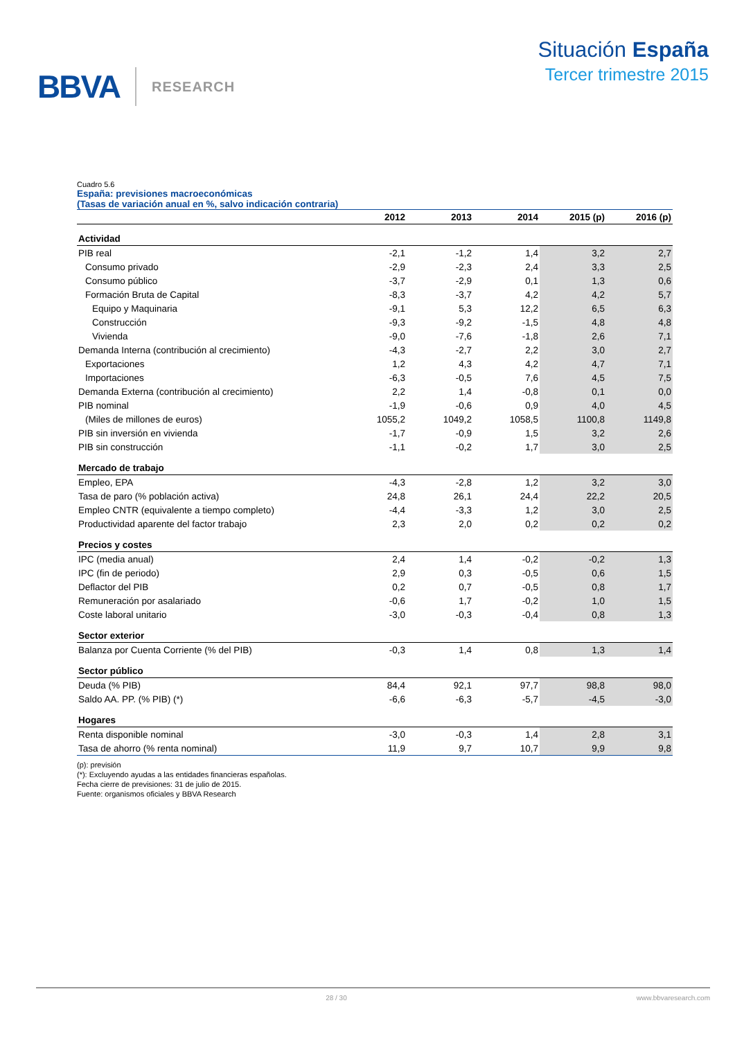BBVA RESEARCH
Situación España
Tercer trimestre 2015
Cuadro 5.6
España: previsiones macroeconómicas
(Tasas de variación anual en %, salvo indicación contraria)
| | 2012 | 2013 | 2014 | 2015 (p) | 2016 (p) |
| --- | --- | --- | --- | --- | --- |
| Actividad | | | | | |
| PIB real | -2,1 | -1,2 | 1,4 | 3,2 | 2,7 |
| Consumo privado | -2,9 | -2,3 | 2,4 | 3,3 | 2,5 |
| Consumo público | -3,7 | -2,9 | 0,1 | 1,3 | 0,6 |
| Formación Bruta de Capital | -8,3 | -3,7 | 4,2 | 4,2 | 5,7 |
| Equipo y Maquinaria | -9,1 | 5,3 | 12,2 | 6,5 | 6,3 |
| Construcción | -9,3 | -9,2 | -1,5 | 4,8 | 4,8 |
| Vivienda | -9,0 | -7,6 | -1,8 | 2,6 | 7,1 |
| Demanda Interna (contribución al crecimiento) | -4,3 | -2,7 | 2,2 | 3,0 | 2,7 |
| Exportaciones | 1,2 | 4,3 | 4,2 | 4,7 | 7,1 |
| Importaciones | -6,3 | -0,5 | 7,6 | 4,5 | 7,5 |
| Demanda Externa (contribución al crecimiento) | 2,2 | 1,4 | -0,8 | 0,1 | 0,0 |
| PIB nominal | -1,9 | -0,6 | 0,9 | 4,0 | 4,5 |
| (Miles de millones de euros) | 1055,2 | 1049,2 | 1058,5 | 1100,8 | 1149,8 |
| PIB sin inversión en vivienda | -1,7 | -0,9 | 1,5 | 3,2 | 2,6 |
| PIB sin construcción | -1,1 | -0,2 | 1,7 | 3,0 | 2,5 |
| Mercado de trabajo | | | | | |
| Empleo, EPA | -4,3 | -2,8 | 1,2 | 3,2 | 3,0 |
| Tasa de paro (% población activa) | 24,8 | 26,1 | 24,4 | 22,2 | 20,5 |
| Empleo CNTR (equivalente a tiempo completo) | -4,4 | -3,3 | 1,2 | 3,0 | 2,5 |
| Productividad aparente del factor trabajo | 2,3 | 2,0 | 0,2 | 0,2 | 0,2 |
| Precios y costes | | | | | |
| IPC (media anual) | 2,4 | 1,4 | -0,2 | -0,2 | 1,3 |
| IPC (fin de periodo) | 2,9 | 0,3 | -0,5 | 0,6 | 1,5 |
| Deflactor del PIB | 0,2 | 0,7 | -0,5 | 0,8 | 1,7 |
| Remuneración por asalariado | -0,6 | 1,7 | -0,2 | 1,0 | 1,5 |
| Coste laboral unitario | -3,0 | -0,3 | -0,4 | 0,8 | 1,3 |
| Sector exterior | | | | | |
| Balanza por Cuenta Corriente (% del PIB) | -0,3 | 1,4 | 0,8 | 1,3 | 1,4 |
| Sector público | | | | | |
| Deuda (% PIB) | 84,4 | 92,1 | 97,7 | 98,8 | 98,0 |
| Saldo AA. PP. (% PIB) (*) | -6,6 | -6,3 | -5,7 | -4,5 | -3,0 |
| Hogares | | | | | |
| Renta disponible nominal | -3,0 | -0,3 | 1,4 | 2,8 | 3,1 |
| Tasa de ahorro (% renta nominal) | 11,9 | 9,7 | 10,7 | 9,9 | 9,8 |
(p): previsión
(*): Excluyendo ayudas a las entidades financieras españolas.
Fecha cierre de previsiones: 31 de julio de 2015.
Fuente: organismos oficiales y BBVA Research
28 / 30 www.bbvaresearch.com